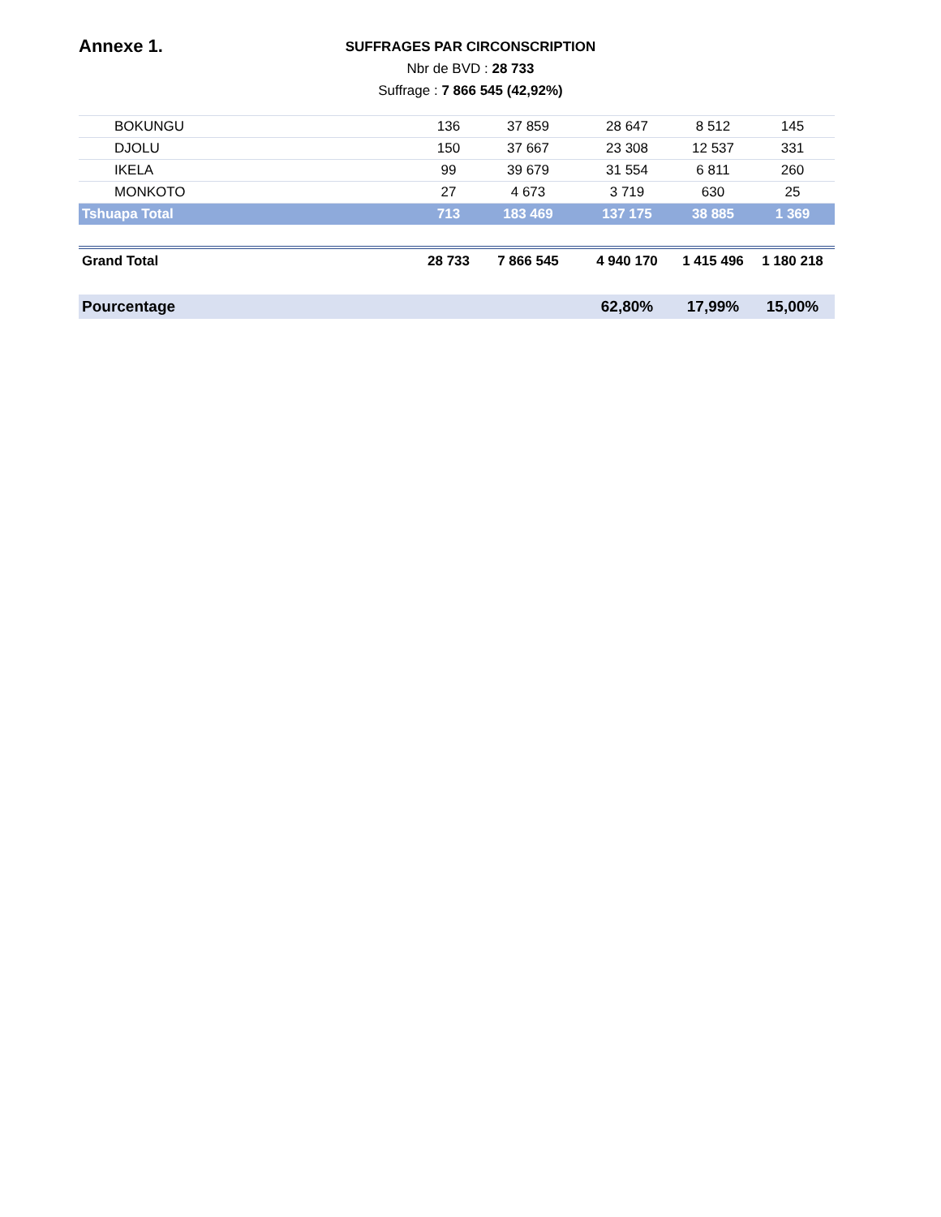Annexe 1.
SUFFRAGES PAR CIRCONSCRIPTION
Nbr de BVD : 28 733
Suffrage : 7 866 545 (42,92%)
| BOKUNGU | 136 | 37 859 | 28 647 | 8 512 | 145 |
| DJOLU | 150 | 37 667 | 23 308 | 12 537 | 331 |
| IKELA | 99 | 39 679 | 31 554 | 6 811 | 260 |
| MONKOTO | 27 | 4 673 | 3 719 | 630 | 25 |
| Tshuapa Total | 713 | 183 469 | 137 175 | 38 885 | 1 369 |
| Grand Total | 28 733 | 7 866 545 | 4 940 170 | 1 415 496 | 1 180 218 |
| Pourcentage | | | 62,80% | 17,99% | 15,00% |